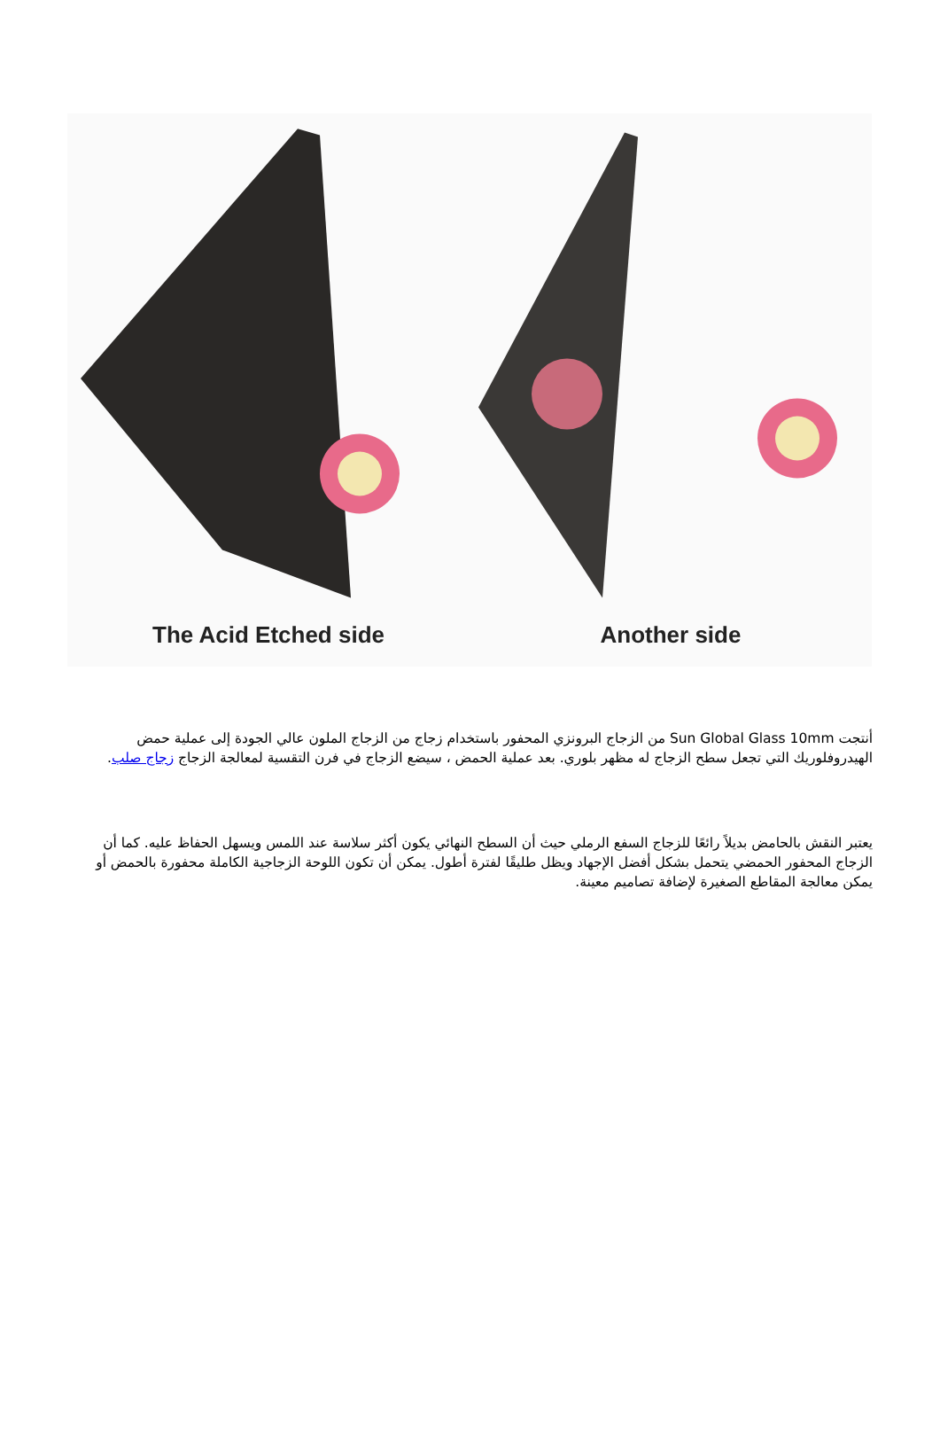The Acid Etched side Another side
أنتجت Sun Global Glass 10mm من الزجاج البرونزي المحفور باستخدام زجاج من الزجاج الملون عالي الجودة إلى عملية حمض الهيدروفلوريك التي تجعل سطح الزجاج له مظهر بلوري. بعد عملية الحمض ، سيضع الزجاج في فرن التقسية لمعالجة الزجاج زجاج صلب.
يعتبر النقش بالحامض بديلاً رائعًا للزجاج السفع الرملي حيث أن السطح النهائي يكون أكثر سلاسة عند اللمس ويسهل الحفاظ عليه. كما أن الزجاج المحفور الحمضي يتحمل بشكل أفضل الإجهاد ويظل طليقًا لفترة أطول. يمكن أن تكون اللوحة الزجاجية الكاملة محفورة بالحمض أو يمكن معالجة المقاطع الصغيرة لإضافة تصاميم معينة.